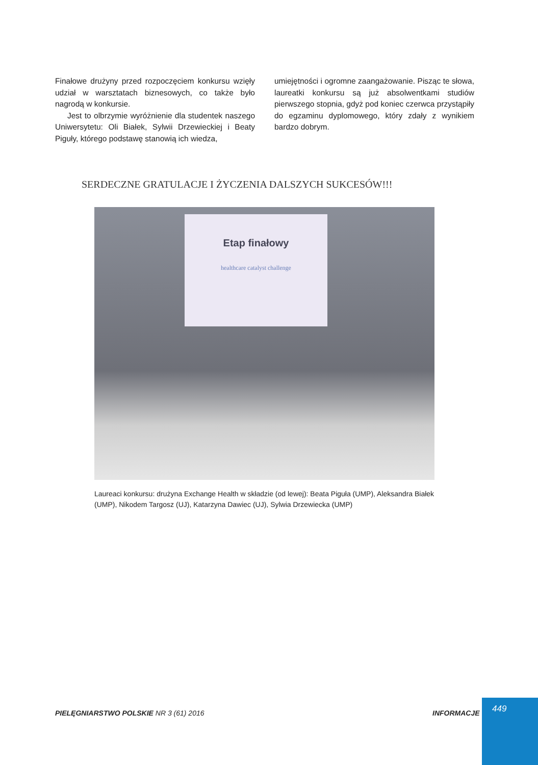Finałowe drużyny przed rozpoczęciem konkursu wzięły udział w warsztatach biznesowych, co także było nagrodą w konkursie.
Jest to olbrzymie wyróżnienie dla studentek naszego Uniwersytetu: Oli Białek, Sylwii Drzewieckiej i Beaty Piguły, którego podstawę stanowią ich wiedza,
umiejętności i ogromne zaangażowanie. Pisząc te słowa, laureatki konkursu są już absolwentkami studiów pierwszego stopnia, gdyż pod koniec czerwca przystąpiły do egzaminu dyplomowego, który zdały z wynikiem bardzo dobrym.
SERDECZNE GRATULACJE I ŻYCZENIA DALSZYCH SUKCESÓW!!!
Etap finałowy
healthcare catalyst challenge
Laureaci konkursu: drużyna Exchange Health w składzie (od lewej): Beata Piguła (UMP), Aleksandra Białek (UMP), Nikodem Targosz (UJ), Katarzyna Dawiec (UJ), Sylwia Drzewiecka (UMP)
PIELĘGNIARSTWO POLSKIE NR 3 (61) 2016
INFORMACJE
449